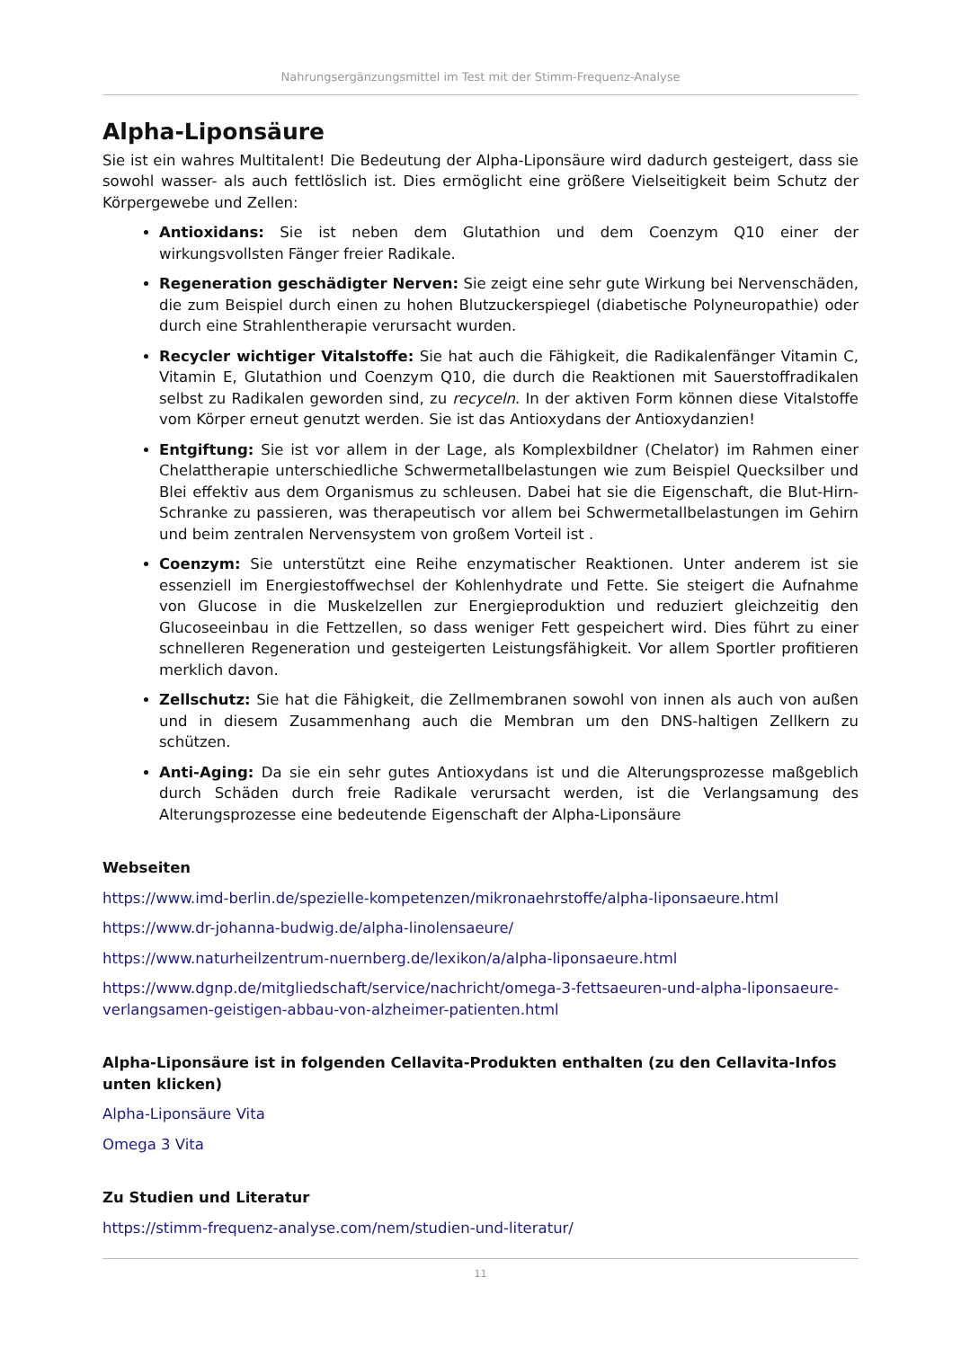Nahrungsergänzungsmittel im Test mit der Stimm-Frequenz-Analyse
Alpha-Liponsäure
Sie ist ein wahres Multitalent! Die Bedeutung der Alpha-Liponsäure wird dadurch gesteigert, dass sie sowohl wasser- als auch fettlöslich ist. Dies ermöglicht eine größere Vielseitigkeit beim Schutz der Körpergewebe und Zellen:
Antioxidans: Sie ist neben dem Glutathion und dem Coenzym Q10 einer der wirkungsvollsten Fänger freier Radikale.
Regeneration geschädigter Nerven: Sie zeigt eine sehr gute Wirkung bei Nervenschäden, die zum Beispiel durch einen zu hohen Blutzuckerspiegel (diabetische Polyneuropathie) oder durch eine Strahlentherapie verursacht wurden.
Recycler wichtiger Vitalstoffe: Sie hat auch die Fähigkeit, die Radikalenfänger Vitamin C, Vitamin E, Glutathion und Coenzym Q10, die durch die Reaktionen mit Sauerstoffradikalen selbst zu Radikalen geworden sind, zu recyceln. In der aktiven Form können diese Vitalstoffe vom Körper erneut genutzt werden. Sie ist das Antioxydans der Antioxydanzien!
Entgiftung: Sie ist vor allem in der Lage, als Komplexbildner (Chelator) im Rahmen einer Chelattherapie unterschiedliche Schwermetallbelastungen wie zum Beispiel Quecksilber und Blei effektiv aus dem Organismus zu schleusen. Dabei hat sie die Eigenschaft, die Blut-Hirn-Schranke zu passieren, was therapeutisch vor allem bei Schwermetallbelastungen im Gehirn und beim zentralen Nervensystem von großem Vorteil ist .
Coenzym: Sie unterstützt eine Reihe enzymatischer Reaktionen. Unter anderem ist sie essenziell im Energiestoffwechsel der Kohlenhydrate und Fette. Sie steigert die Aufnahme von Glucose in die Muskelzellen zur Energieproduktion und reduziert gleichzeitig den Glucoseeinbau in die Fettzellen, so dass weniger Fett gespeichert wird. Dies führt zu einer schnelleren Regeneration und gesteigerten Leistungsfähigkeit. Vor allem Sportler profitieren merklich davon.
Zellschutz: Sie hat die Fähigkeit, die Zellmembranen sowohl von innen als auch von außen und in diesem Zusammenhang auch die Membran um den DNS-haltigen Zellkern zu schützen.
Anti-Aging: Da sie ein sehr gutes Antioxydans ist und die Alterungsprozesse maßgeblich durch Schäden durch freie Radikale verursacht werden, ist die Verlangsamung des Alterungsprozesse eine bedeutende Eigenschaft der Alpha-Liponsäure
Webseiten
https://www.imd-berlin.de/spezielle-kompetenzen/mikronaehrstoffe/alpha-liponsaeure.html
https://www.dr-johanna-budwig.de/alpha-linolensaeure/
https://www.naturheilzentrum-nuernberg.de/lexikon/a/alpha-liponsaeure.html
https://www.dgnp.de/mitgliedschaft/service/nachricht/omega-3-fettsaeuren-und-alpha-liponsaeure-verlangsamen-geistigen-abbau-von-alzheimer-patienten.html
Alpha-Liponsäure ist in folgenden Cellavita-Produkten enthalten (zu den Cellavita-Infos unten klicken)
Alpha-Liponsäure Vita
Omega 3 Vita
Zu Studien und Literatur
https://stimm-frequenz-analyse.com/nem/studien-und-literatur/
11